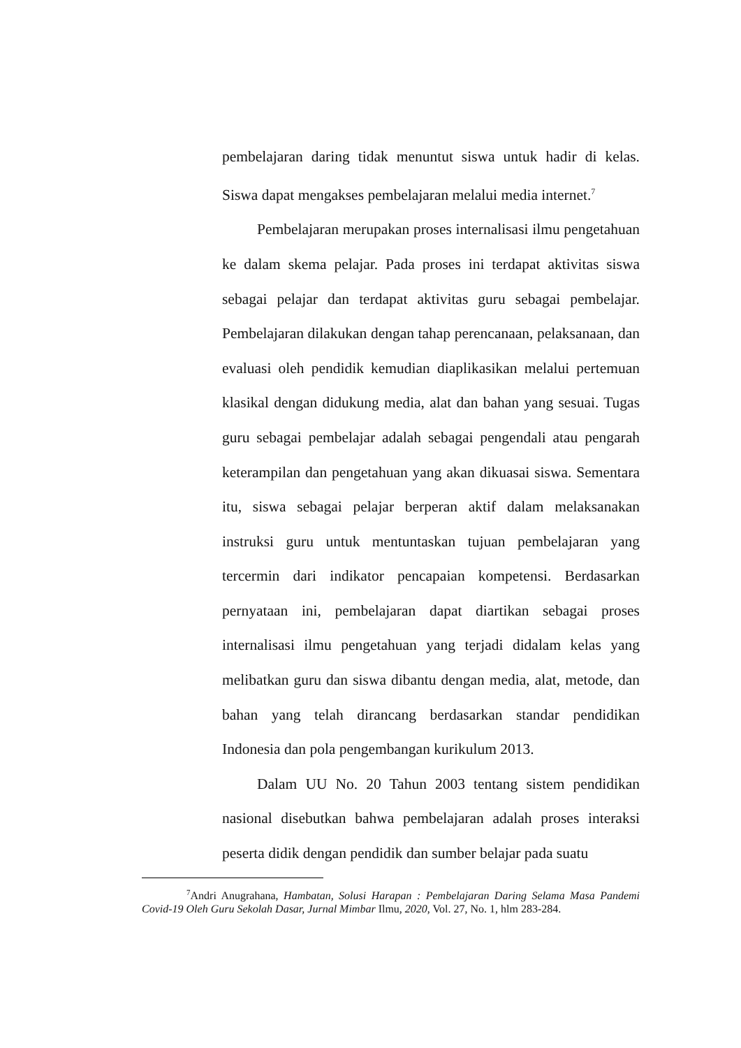pembelajaran daring tidak menuntut siswa untuk hadir di kelas. Siswa dapat mengakses pembelajaran melalui media internet.<sup>7</sup>
Pembelajaran merupakan proses internalisasi ilmu pengetahuan ke dalam skema pelajar. Pada proses ini terdapat aktivitas siswa sebagai pelajar dan terdapat aktivitas guru sebagai pembelajar. Pembelajaran dilakukan dengan tahap perencanaan, pelaksanaan, dan evaluasi oleh pendidik kemudian diaplikasikan melalui pertemuan klasikal dengan didukung media, alat dan bahan yang sesuai. Tugas guru sebagai pembelajar adalah sebagai pengendali atau pengarah keterampilan dan pengetahuan yang akan dikuasai siswa. Sementara itu, siswa sebagai pelajar berperan aktif dalam melaksanakan instruksi guru untuk mentuntaskan tujuan pembelajaran yang tercermin dari indikator pencapaian kompetensi. Berdasarkan pernyataan ini, pembelajaran dapat diartikan sebagai proses internalisasi ilmu pengetahuan yang terjadi didalam kelas yang melibatkan guru dan siswa dibantu dengan media, alat, metode, dan bahan yang telah dirancang berdasarkan standar pendidikan Indonesia dan pola pengembangan kurikulum 2013.
Dalam UU No. 20 Tahun 2003 tentang sistem pendidikan nasional disebutkan bahwa pembelajaran adalah proses interaksi peserta didik dengan pendidik dan sumber belajar pada suatu
<sup>7</sup> Andri Anugrahana, Hambatan, Solusi Harapan : Pembelajaran Daring Selama Masa Pandemi Covid-19 Oleh Guru Sekolah Dasar, Jurnal Mimbar Ilmu, 2020, Vol. 27, No. 1, hlm 283-284.